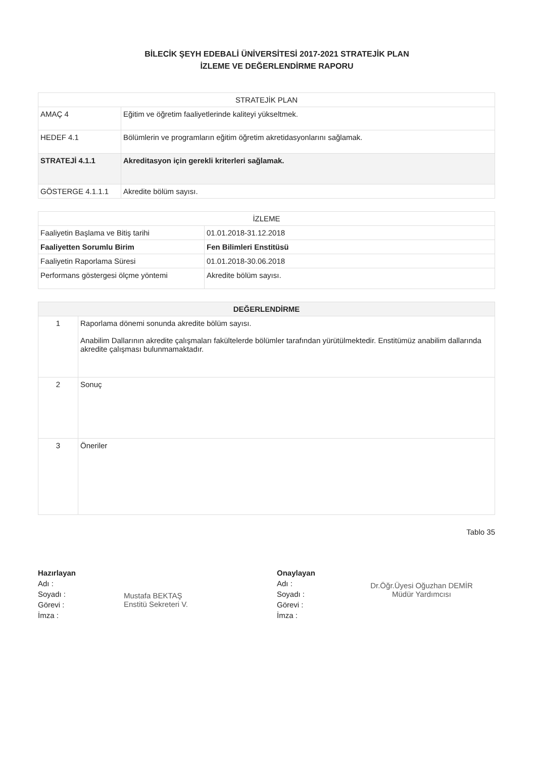BİLECİK ŞEYH EDEBALİ ÜNİVERSİTESİ 2017-2021 STRATEJİK PLAN
İZLEME VE DEĞERLENDİRME RAPORU
| STRATEJİK PLAN | |
| --- | --- |
| AMAÇ 4 | Eğitim ve öğretim faaliyetlerinde kaliteyi yükseltmek. |
| HEDEF 4.1 | Bölümlerin ve programların eğitim öğretim akretidasyonlarını sağlamak. |
| STRATEJİ 4.1.1 | Akreditasyon için gerekli kriterleri sağlamak. |
| GÖSTERGE 4.1.1.1 | Akredite bölüm sayısı. |
| İZLEME | |
| --- | --- |
| Faaliyetin Başlama ve Bitiş tarihi | 01.01.2018-31.12.2018 |
| Faaliyetten Sorumlu Birim | Fen Bilimleri Enstitüsü |
| Faaliyetin Raporlama Süresi | 01.01.2018-30.06.2018 |
| Performans göstergesi ölçme yöntemi | Akredite bölüm sayısı. |
| DEĞERLENDİRME | |
| --- | --- |
| 1 | Raporlama dönemi sonunda akredite bölüm sayısı. Anabilim Dallarının akredite çalışmaları fakültelerde bölümler tarafından yürütülmektedir. Enstitümüz anabilim dallarında akredite çalışması bulunmamaktadır. |
| 2 | Sonuç |
| 3 | Öneriler |
Tablo 35
Hazırlayan
Adı :
Soyadı :
Görevi :
İmza :
Mustafa BEKTAŞ
Enstitü Sekreteri V.
Onaylayan
Adı :
Soyadı :
Görevi :
İmza :
Dr.Öğr.Üyesi Oğuzhan DEMİR
Müdür Yardımcısı